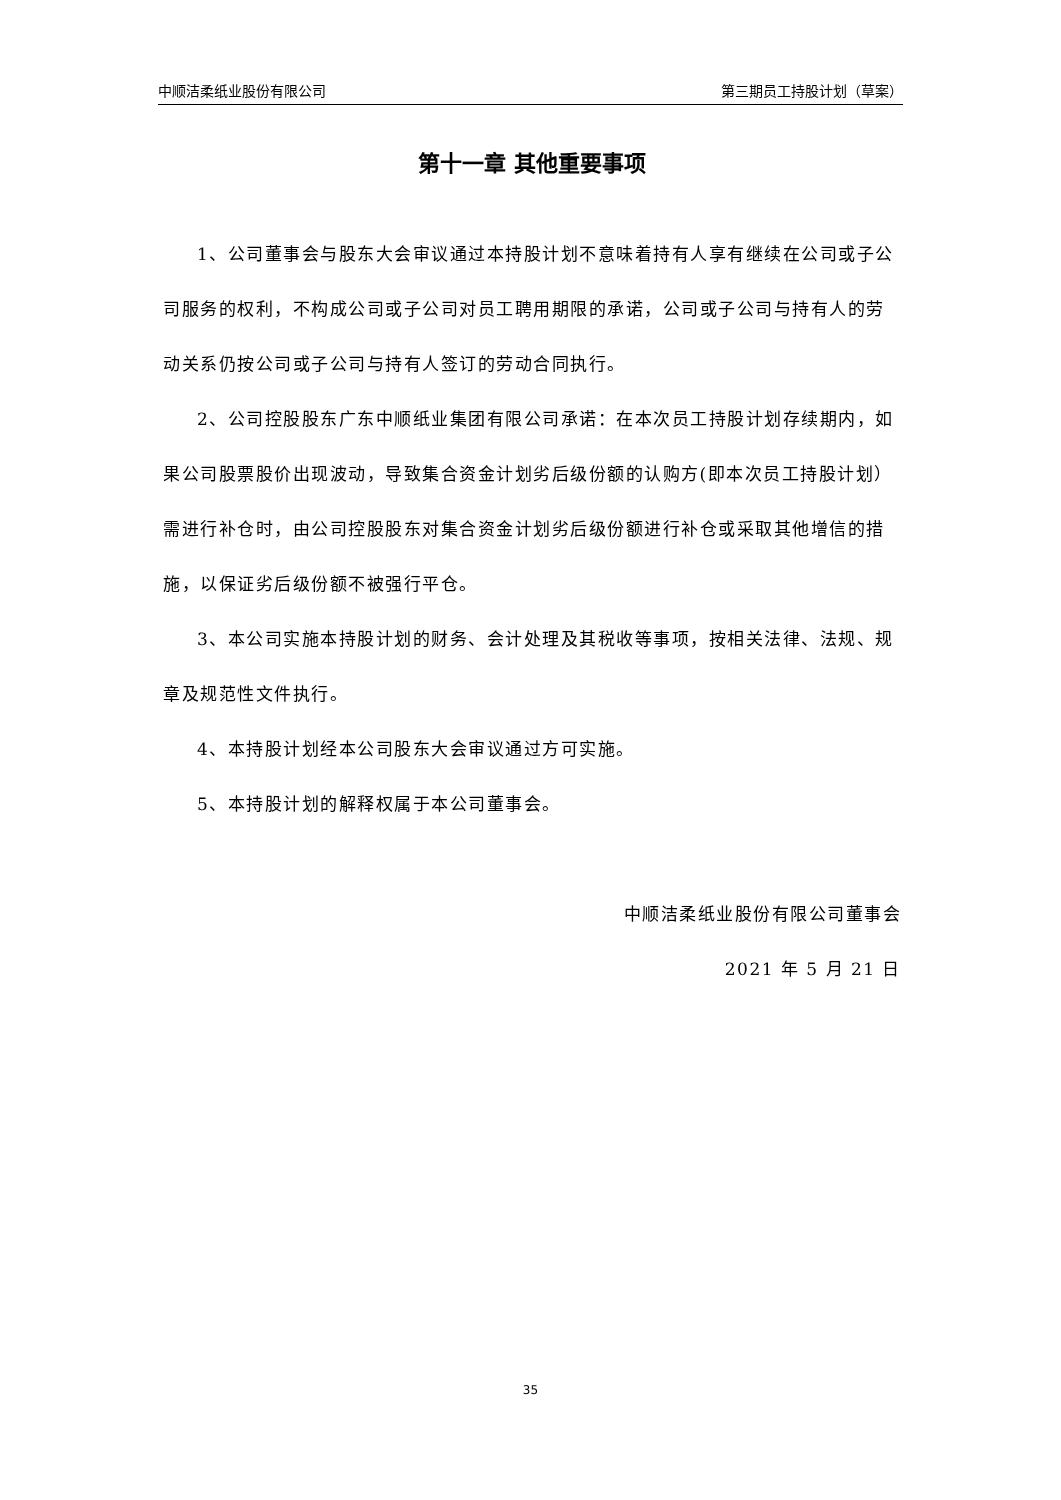中顺洁柔纸业股份有限公司 第三期员工持股计划（草案）
第十一章 其他重要事项
1、公司董事会与股东大会审议通过本持股计划不意味着持有人享有继续在公司或子公司服务的权利，不构成公司或子公司对员工聘用期限的承诺，公司或子公司与持有人的劳动关系仍按公司或子公司与持有人签订的劳动合同执行。
2、公司控股股东广东中顺纸业集团有限公司承诺：在本次员工持股计划存续期内，如果公司股票股价出现波动，导致集合资金计划劣后级份额的认购方(即本次员工持股计划）需进行补仓时，由公司控股股东对集合资金计划劣后级份额进行补仓或采取其他增信的措施，以保证劣后级份额不被强行平仓。
3、本公司实施本持股计划的财务、会计处理及其税收等事项，按相关法律、法规、规章及规范性文件执行。
4、本持股计划经本公司股东大会审议通过方可实施。
5、本持股计划的解释权属于本公司董事会。
中顺洁柔纸业股份有限公司董事会
2021 年 5 月 21 日
35